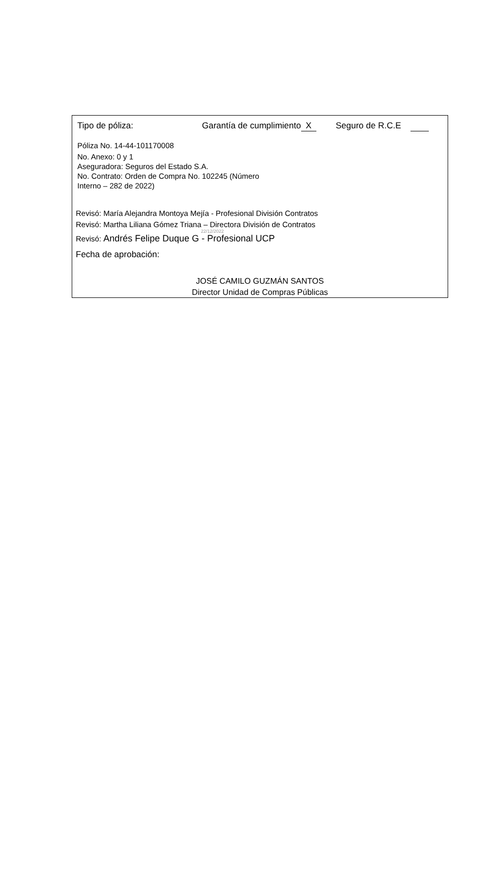Tipo de póliza: Garantía de cumplimiento X Seguro de R.C.E
Póliza No. 14-44-101170008
No. Anexo: 0 y 1
Aseguradora: Seguros del Estado S.A.
No. Contrato: Orden de Compra No. 102245 (Número
Interno – 282 de 2022)
Revisó: María Alejandra Montoya Mejía - Profesional División Contratos
Revisó: Martha Liliana Gómez Triana – Directora División de Contratos
22/12/2022
Revisó: Andrés Felipe Duque G - Profesional UCP
Fecha de aprobación:
JOSÉ CAMILO GUZMÁN SANTOS
Director Unidad de Compras Públicas